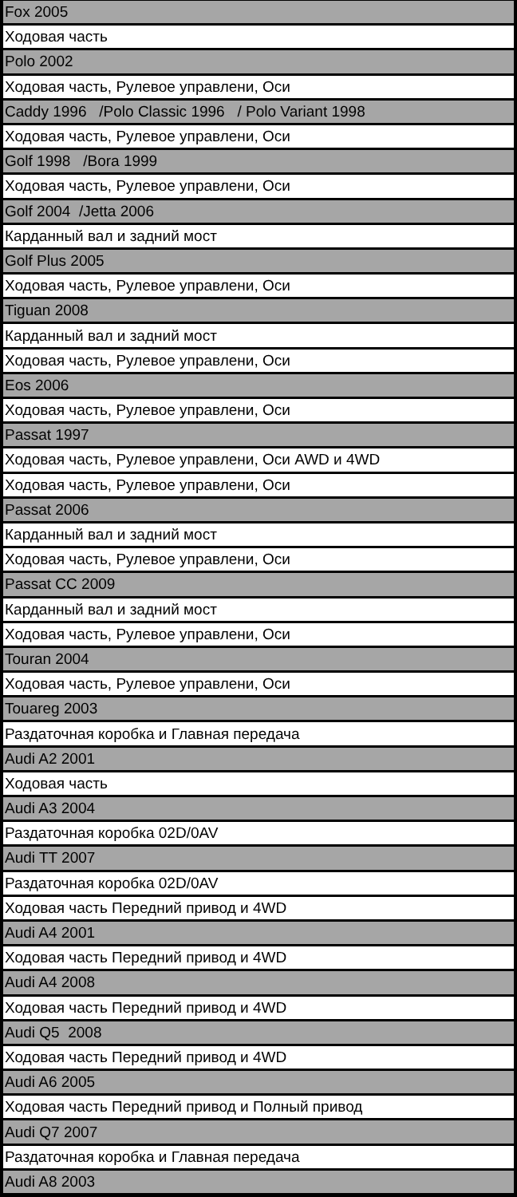| Fox 2005 |
| Ходовая часть |
| Polo 2002 |
| Ходовая часть, Рулевое управлени, Оси |
| Caddy 1996 /Polo Classic 1996 / Polo Variant 1998 |
| Ходовая часть, Рулевое управлени, Оси |
| Golf 1998 /Bora 1999 |
| Ходовая часть, Рулевое управлени, Оси |
| Golf 2004 /Jetta 2006 |
| Карданный вал и задний мост |
| Golf Plus 2005 |
| Ходовая часть, Рулевое управлени, Оси |
| Tiguan 2008 |
| Карданный вал и задний мост |
| Ходовая часть, Рулевое управлени, Оси |
| Eos 2006 |
| Ходовая часть, Рулевое управлени, Оси |
| Passat 1997 |
| Ходовая часть, Рулевое управлени, Оси AWD и 4WD |
| Ходовая часть, Рулевое управлени, Оси |
| Passat 2006 |
| Карданный вал и задний мост |
| Ходовая часть, Рулевое управлени, Оси |
| Passat CC 2009 |
| Карданный вал и задний мост |
| Ходовая часть, Рулевое управлени, Оси |
| Touran 2004 |
| Ходовая часть, Рулевое управлени, Оси |
| Touareg 2003 |
| Раздаточная коробка и Главная передача |
| Audi A2 2001 |
| Ходовая часть |
| Audi A3 2004 |
| Раздаточная коробка 02D/0AV |
| Audi TT 2007 |
| Раздаточная коробка 02D/0AV |
| Ходовая часть Передний привод и 4WD |
| Audi A4 2001 |
| Ходовая часть Передний привод и 4WD |
| Audi A4 2008 |
| Ходовая часть Передний привод и 4WD |
| Audi Q5 2008 |
| Ходовая часть Передний привод и 4WD |
| Audi A6 2005 |
| Ходовая часть Передний привод и Полный привод |
| Audi Q7 2007 |
| Раздаточная коробка и Главная передача |
| Audi A8 2003 |